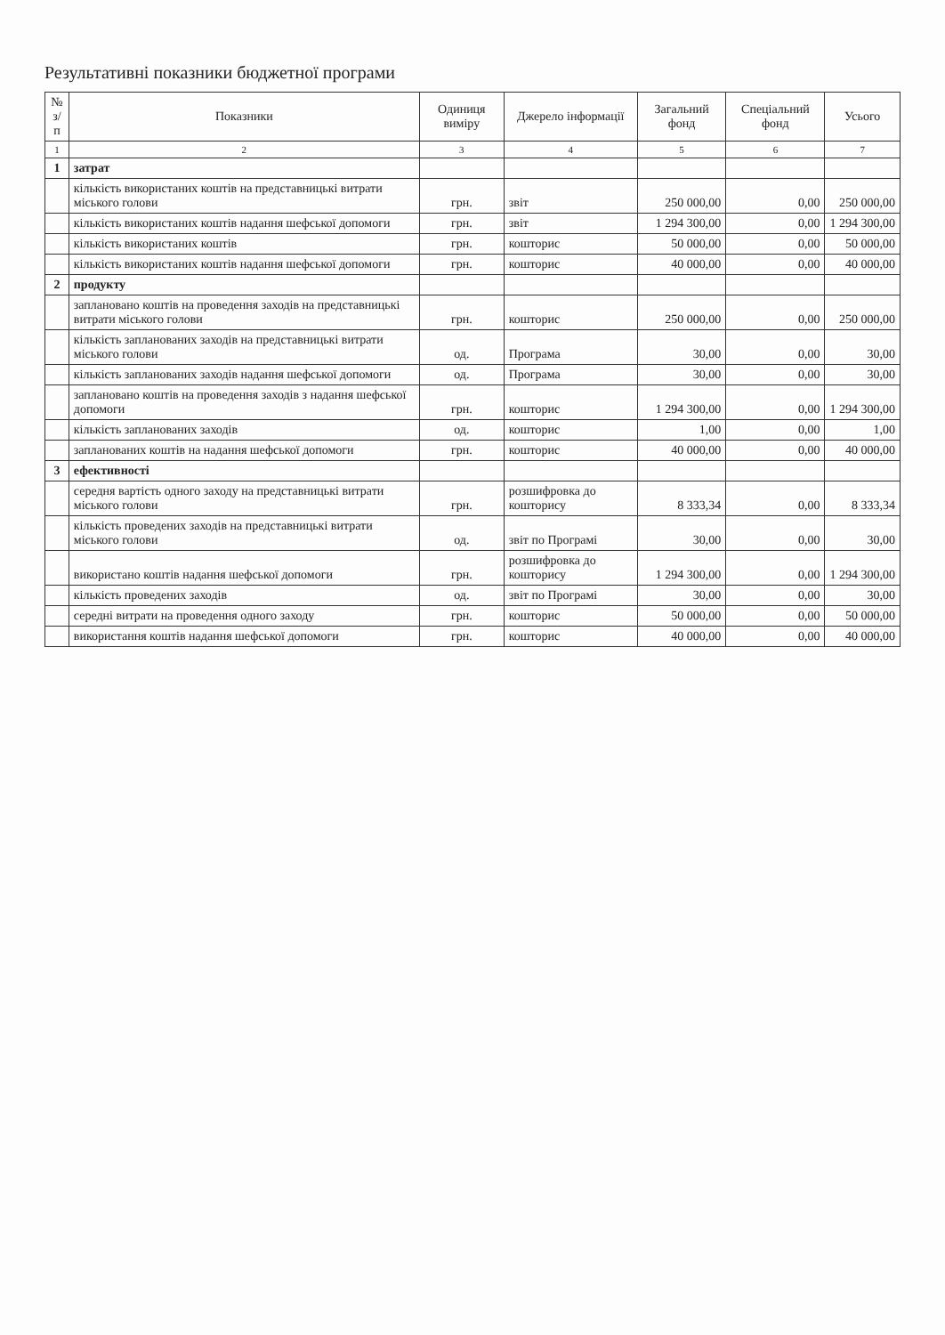Результативні показники бюджетної програми
| № з/п | Показники | Одиниця виміру | Джерело інформації | Загальний фонд | Спеціальний фонд | Усього |
| --- | --- | --- | --- | --- | --- | --- |
| 1 | 2 | 3 | 4 | 5 | 6 | 7 |
| 1 | затрат | | | | | |
| | кількість використаних коштів на представницькі витрати міського голови | грн. | звіт | 250 000,00 | 0,00 | 250 000,00 |
| | кількість використаних коштів надання шефської допомоги | грн. | звіт | 1 294 300,00 | 0,00 | 1 294 300,00 |
| | кількість використаних коштів | грн. | кошторис | 50 000,00 | 0,00 | 50 000,00 |
| | кількість використаних коштів надання шефської допомоги | грн. | кошторис | 40 000,00 | 0,00 | 40 000,00 |
| 2 | продукту | | | | | |
| | заплановано коштів на проведення заходів на представницькі витрати міського голови | грн. | кошторис | 250 000,00 | 0,00 | 250 000,00 |
| | кількість запланованих заходів на представницькі витрати міського голови | од. | Програма | 30,00 | 0,00 | 30,00 |
| | кількість запланованих заходів надання шефської допомоги | од. | Програма | 30,00 | 0,00 | 30,00 |
| | заплановано коштів на проведення заходів з надання шефської допомоги | грн. | кошторис | 1 294 300,00 | 0,00 | 1 294 300,00 |
| | кількість запланованих заходів | од. | кошторис | 1,00 | 0,00 | 1,00 |
| | запланованих коштів на надання шефської допомоги | грн. | кошторис | 40 000,00 | 0,00 | 40 000,00 |
| 3 | ефективності | | | | | |
| | середня вартість одного заходу на представницькі витрати міського голови | грн. | розшифровка до кошторису | 8 333,34 | 0,00 | 8 333,34 |
| | кількість проведених заходів на представницькі витрати міського голови | од. | звіт по Програмі | 30,00 | 0,00 | 30,00 |
| | використано коштів надання шефської допомоги | грн. | розшифровка до кошторису | 1 294 300,00 | 0,00 | 1 294 300,00 |
| | кількість проведених заходів | од. | звіт по Програмі | 30,00 | 0,00 | 30,00 |
| | середні витрати на проведення одного заходу | грн. | кошторис | 50 000,00 | 0,00 | 50 000,00 |
| | використання коштів надання шефської допомоги | грн. | кошторис | 40 000,00 | 0,00 | 40 000,00 |